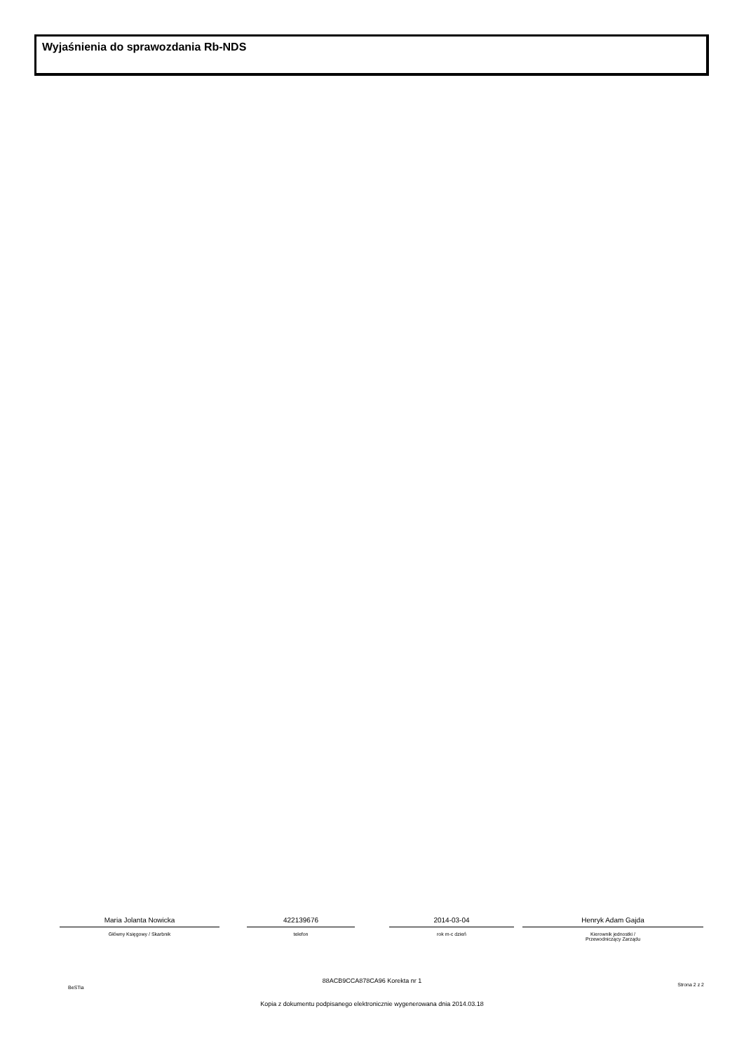Wyjaśnienia do sprawozdania Rb-NDS
Maria Jolanta Nowicka
Główny Księgowy / Skarbnik
422139676
telefon
2014-03-04
rok m-c dzień
Henryk Adam Gajda
Kierownik jednostki /
Przewodniczący Zarządu
BeSTia
88ACB9CCA878CA96 Korekta nr 1
Strona 2 z 2
Kopia z dokumentu podpisanego elektronicznie wygenerowana dnia 2014.03.18